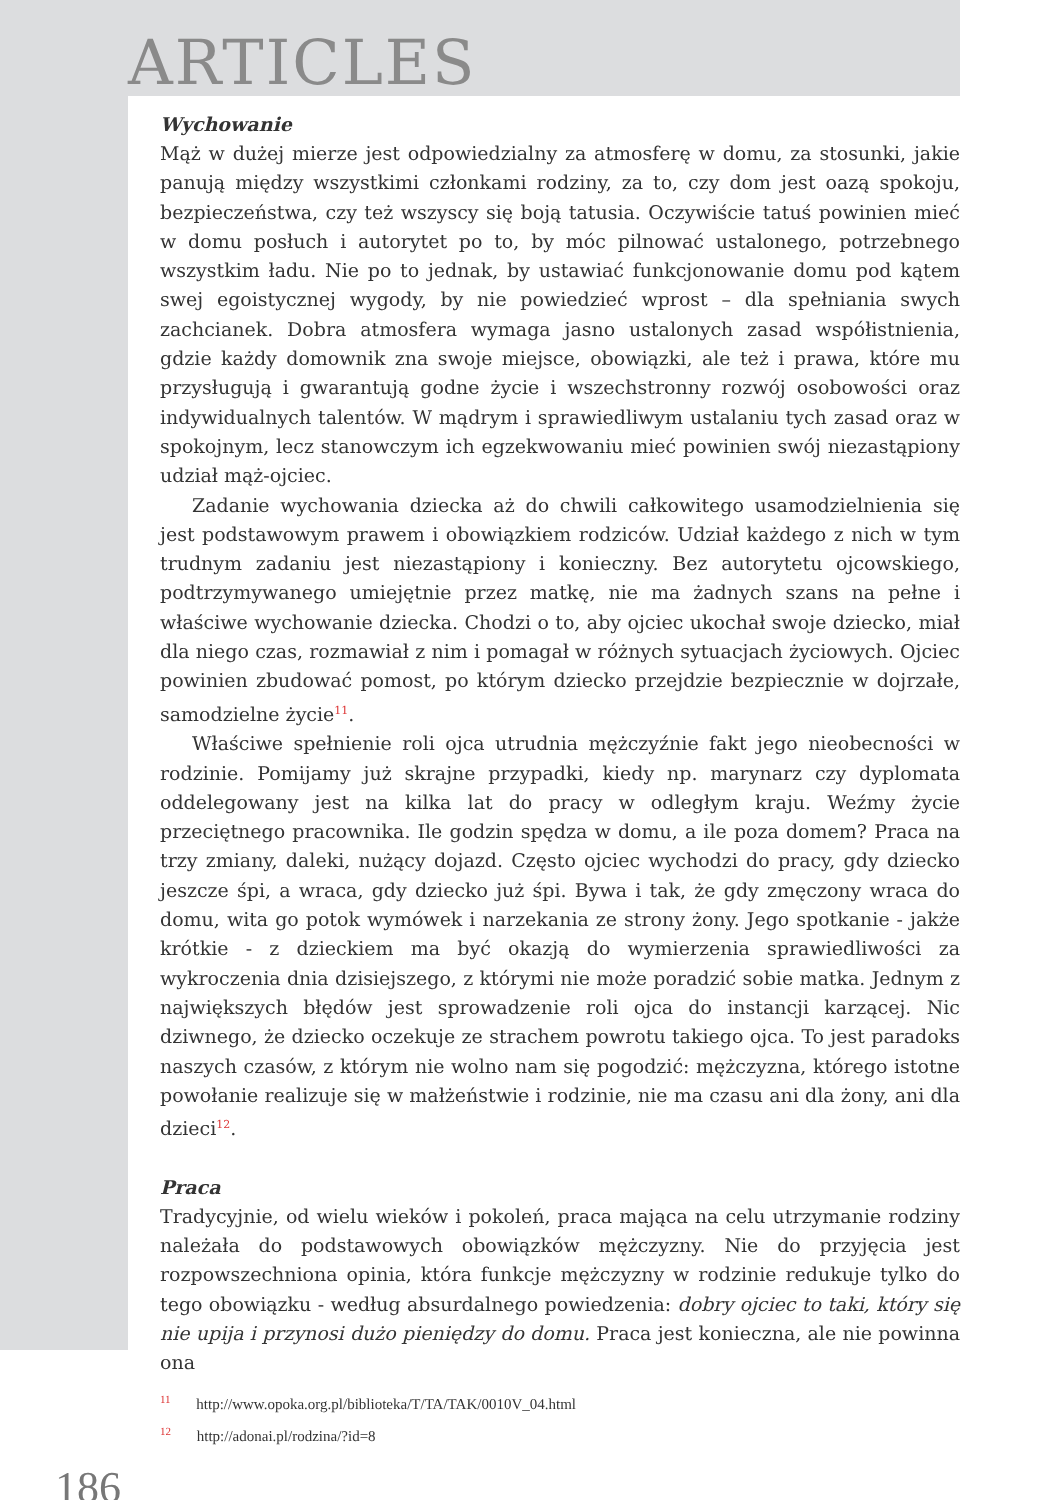ARTICLES
Wychowanie
Mąż w dużej mierze jest odpowiedzialny za atmosferę w domu, za stosunki, jakie panują między wszystkimi członkami rodziny, za to, czy dom jest oazą spokoju, bezpieczeństwa, czy też wszyscy się boją tatusia. Oczywiście tatuś powinien mieć w domu posłuch i autorytet po to, by móc pilnować ustalonego, potrzebnego wszystkim ładu. Nie po to jednak, by ustawiać funkcjonowanie domu pod kątem swej egoistycznej wygody, by nie powiedzieć wprost – dla spełniania swych zachcianek. Dobra atmosfera wymaga jasno ustalonych zasad współistnienia, gdzie każdy domownik zna swoje miejsce, obowiązki, ale też i prawa, które mu przysługują i gwarantują godne życie i wszechstronny rozwój osobowości oraz indywidualnych talentów. W mądrym i sprawiedliwym ustalaniu tych zasad oraz w spokojnym, lecz stanowczym ich egzekwowaniu mieć powinien swój niezastąpiony udział mąż-ojciec.
Zadanie wychowania dziecka aż do chwili całkowitego usamodzielnienia się jest podstawowym prawem i obowiązkiem rodziców. Udział każdego z nich w tym trudnym zadaniu jest niezastąpiony i konieczny. Bez autorytetu ojcowskiego, podtrzymywanego umiejętnie przez matkę, nie ma żadnych szans na pełne i właściwe wychowanie dziecka. Chodzi o to, aby ojciec ukochał swoje dziecko, miał dla niego czas, rozmawiał z nim i pomagał w różnych sytuacjach życiowych. Ojciec powinien zbudować pomost, po którym dziecko przejdzie bezpiecznie w dojrzałe, samodzielne życie<sup>11</sup>.
Właściwe spełnienie roli ojca utrudnia mężczyźnie fakt jego nieobecności w rodzinie. Pomijamy już skrajne przypadki, kiedy np. marynarz czy dyplomata oddelegowany jest na kilka lat do pracy w odległym kraju. Weźmy życie przeciętnego pracownika. Ile godzin spędza w domu, a ile poza domem? Praca na trzy zmiany, daleki, nużący dojazd. Często ojciec wychodzi do pracy, gdy dziecko jeszcze śpi, a wraca, gdy dziecko już śpi. Bywa i tak, że gdy zmęczony wraca do domu, wita go potok wymówek i narzekania ze strony żony. Jego spotkanie - jakże krótkie - z dzieckiem ma być okazją do wymierzenia sprawiedliwości za wykroczenia dnia dzisiejszego, z którymi nie może poradzić sobie matka. Jednym z największych błędów jest sprowadzenie roli ojca do instancji karzącej. Nic dziwnego, że dziecko oczekuje ze strachem powrotu takiego ojca. To jest paradoks naszych czasów, z którym nie wolno nam się pogodzić: mężczyzna, którego istotne powołanie realizuje się w małżeństwie i rodzinie, nie ma czasu ani dla żony, ani dla dzieci<sup>12</sup>.
Praca
Tradycyjnie, od wielu wieków i pokoleń, praca mająca na celu utrzymanie rodziny należała do podstawowych obowiązków mężczyzny. Nie do przyjęcia jest rozpowszechniona opinia, która funkcje mężczyzny w rodzinie redukuje tylko do tego obowiązku - według absurdalnego powiedzenia: dobry ojciec to taki, który się nie upija i przynosi dużo pieniędzy do domu. Praca jest konieczna, ale nie powinna ona
<sup>11</sup> http://www.opoka.org.pl/biblioteka/T/TA/TAK/0010V_04.html
<sup>12</sup> http://adonai.pl/rodzina/?id=8
186